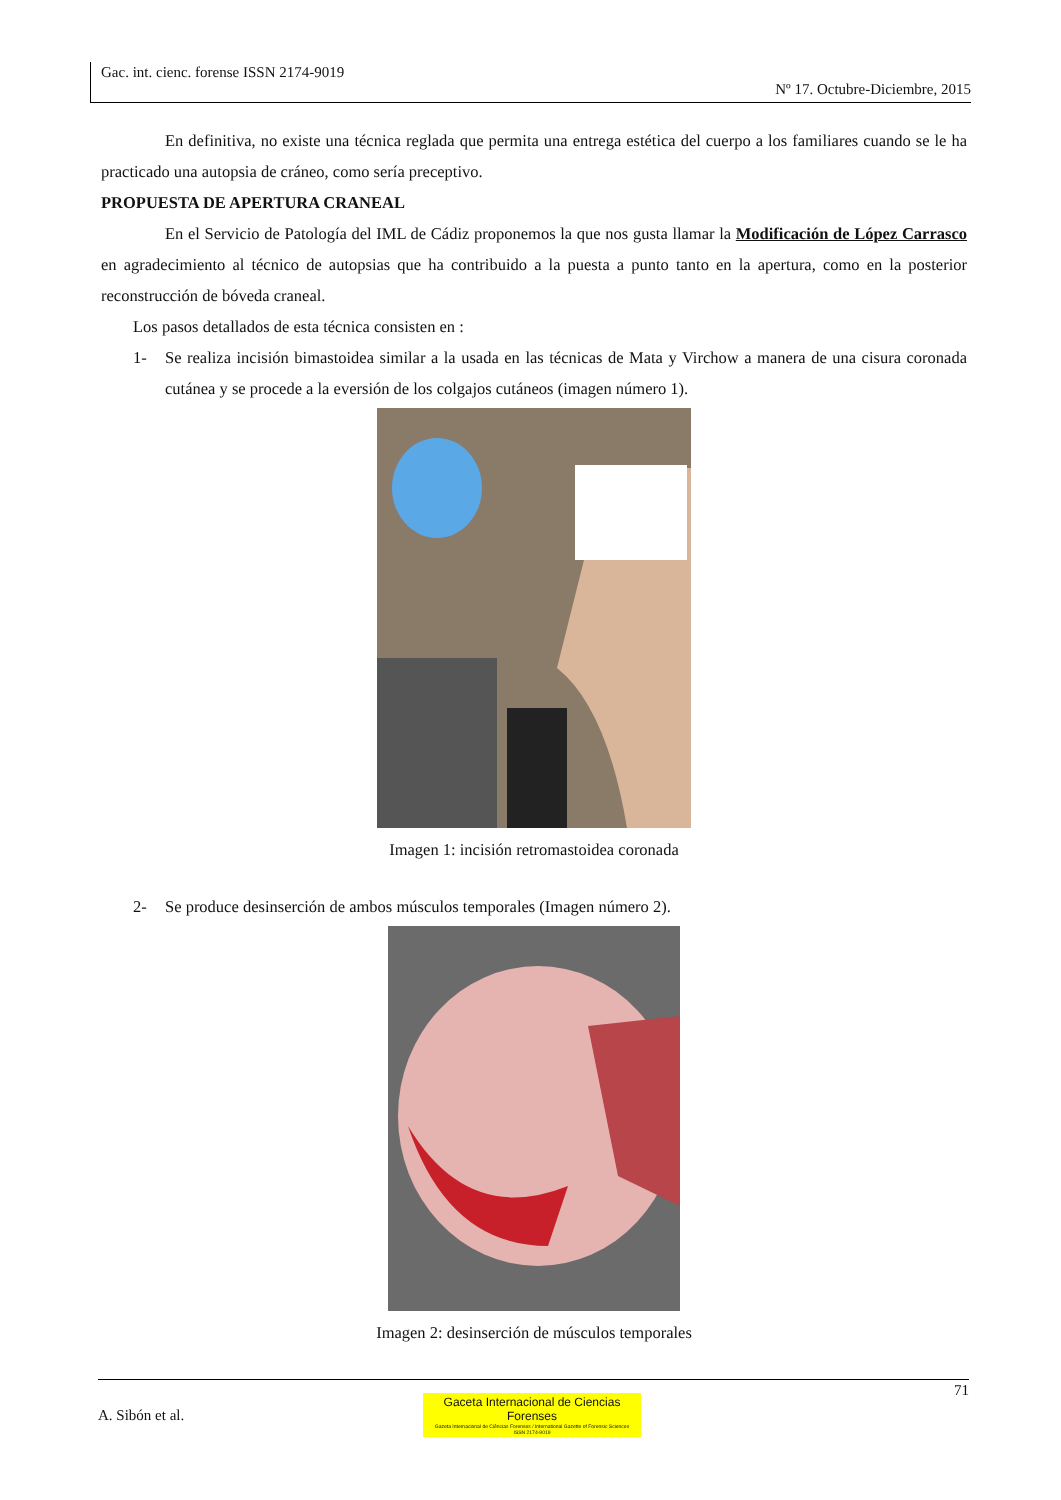Gac. int. cienc. forense ISSN 2174-9019
Nº 17. Octubre-Diciembre, 2015
En definitiva, no existe una técnica reglada que permita una entrega estética del cuerpo a los familiares cuando se le ha practicado una autopsia de cráneo, como sería preceptivo.
PROPUESTA DE APERTURA CRANEAL
En el Servicio de Patología del IML de Cádiz proponemos la que nos gusta llamar la Modificación de López Carrasco en agradecimiento al técnico de autopsias que ha contribuido a la puesta a punto tanto en la apertura, como en la posterior reconstrucción de bóveda craneal.
Los pasos detallados de esta técnica consisten en :
1- Se realiza incisión bimastoidea similar a la usada en las técnicas de Mata y Virchow a manera de una cisura coronada cutánea y se procede a la eversión de los colgajos cutáneos (imagen número 1).
Imagen 1: incisión retromastoidea coronada
2- Se produce desinserción de ambos músculos temporales (Imagen número 2).
Imagen 2: desinserción de músculos temporales
71
A. Sibón et al.
Gaceta Internacional de Ciencias Forenses
Gazeta Internacional de Ciências Forenses / International Gazette of Forensic Sciences
ISSN 2174-9019